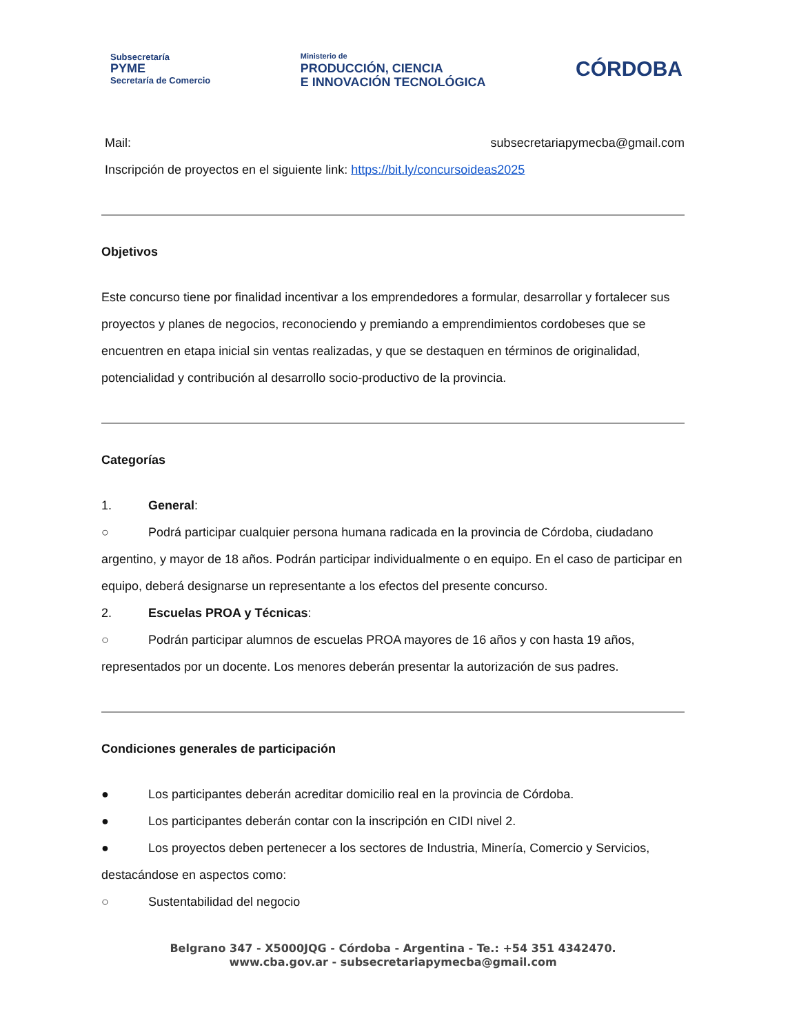Subsecretaría
PYME
Secretaría de Comercio
Ministerio de
PRODUCCIÓN, CIENCIA
E INNOVACIÓN TECNOLÓGICA
CÓRDOBA
Mail: subsecretariapymecba@gmail.com
Inscripción de proyectos en el siguiente link: https://bit.ly/concursoideas2025
Objetivos
Este concurso tiene por finalidad incentivar a los emprendedores a formular, desarrollar y fortalecer sus proyectos y planes de negocios, reconociendo y premiando a emprendimientos cordobeses que se encuentren en etapa inicial sin ventas realizadas, y que se destaquen en términos de originalidad, potencialidad y contribución al desarrollo socio-productivo de la provincia.
Categorías
1. General:
○ Podrá participar cualquier persona humana radicada en la provincia de Córdoba, ciudadano argentino, y mayor de 18 años. Podrán participar individualmente o en equipo. En el caso de participar en equipo, deberá designarse un representante a los efectos del presente concurso.
2. Escuelas PROA y Técnicas:
○ Podrán participar alumnos de escuelas PROA mayores de 16 años y con hasta 19 años, representados por un docente. Los menores deberán presentar la autorización de sus padres.
Condiciones generales de participación
● Los participantes deberán acreditar domicilio real en la provincia de Córdoba.
● Los participantes deberán contar con la inscripción en CIDI nivel 2.
● Los proyectos deben pertenecer a los sectores de Industria, Minería, Comercio y Servicios, destacándose en aspectos como:
○ Sustentabilidad del negocio
Belgrano 347 - X5000JQG - Córdoba - Argentina - Te.: +54 351 4342470.
www.cba.gov.ar - subsecretariapymecba@gmail.com